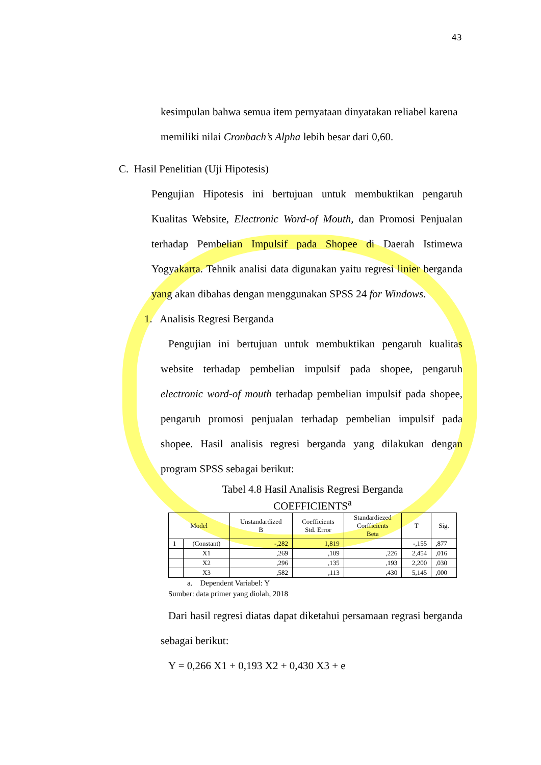43
kesimpulan bahwa semua item pernyataan dinyatakan reliabel karena
memiliki nilai Cronbach’s Alpha lebih besar dari 0,60.
C. Hasil Penelitian (Uji Hipotesis)
Pengujian Hipotesis ini bertujuan untuk membuktikan pengaruh Kualitas Website, Electronic Word-of Mouth, dan Promosi Penjualan terhadap Pembelian Impulsif pada Shopee di Daerah Istimewa Yogyakarta. Tehnik analisi data digunakan yaitu regresi linier berganda yang akan dibahas dengan menggunakan SPSS 24 for Windows.
1. Analisis Regresi Berganda
Pengujian ini bertujuan untuk membuktikan pengaruh kualitas website terhadap pembelian impulsif pada shopee, pengaruh electronic word-of mouth terhadap pembelian impulsif pada shopee, pengaruh promosi penjualan terhadap pembelian impulsif pada shopee. Hasil analisis regresi berganda yang dilakukan dengan program SPSS sebagai berikut:
Tabel 4.8 Hasil Analisis Regresi Berganda
COEFFICIENTS<sup>a</sup>
| Model | | Unstandardized B | Coefficients Std. Error | Standardiezed Corfficients Beta | T | Sig. |
| --- | --- | --- | --- | --- | --- | --- |
| 1 | (Constant) | -,282 | 1,819 | | -,155 | ,877 |
| | X1 | ,269 | ,109 | ,226 | 2,454 | ,016 |
| | X2 | ,296 | ,135 | ,193 | 2,200 | ,030 |
| | X3 | ,582 | ,113 | ,430 | 5,145 | ,000 |
a. Dependent Variabel: Y
Sumber: data primer yang diolah, 2018
Dari hasil regresi diatas dapat diketahui persamaan regrasi berganda sebagai berikut:
Y = 0,266 X1 + 0,193 X2 + 0,430 X3 + e